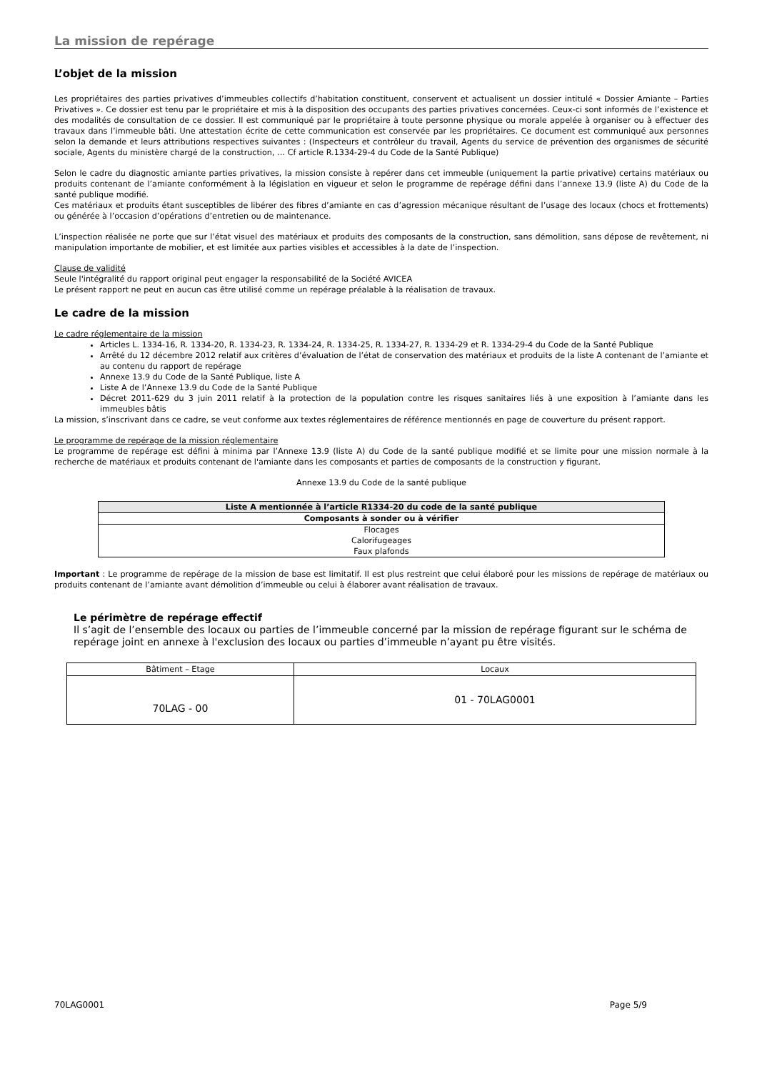La mission de repérage
L’objet de la mission
Les propriétaires des parties privatives d’immeubles collectifs d’habitation constituent, conservent et actualisent un dossier intitulé « Dossier Amiante – Parties Privatives ». Ce dossier est tenu par le propriétaire et mis à la disposition des occupants des parties privatives concernées. Ceux-ci sont informés de l’existence et des modalités de consultation de ce dossier. Il est communiqué par le propriétaire à toute personne physique ou morale appelée à organiser ou à effectuer des travaux dans l’immeuble bâti. Une attestation écrite de cette communication est conservée par les propriétaires. Ce document est communiqué aux personnes selon la demande et leurs attributions respectives suivantes : (Inspecteurs et contrôleur du travail, Agents du service de prévention des organismes de sécurité sociale, Agents du ministère chargé de la construction, … Cf article R.1334-29-4 du Code de la Santé Publique)
Selon le cadre du diagnostic amiante parties privatives, la mission consiste à repérer dans cet immeuble (uniquement la partie privative) certains matériaux ou produits contenant de l’amiante conformément à la législation en vigueur et selon le programme de repérage défini dans l’annexe 13.9 (liste A) du Code de la santé publique modifié.
Ces matériaux et produits étant susceptibles de libérer des fibres d’amiante en cas d’agression mécanique résultant de l’usage des locaux (chocs et frottements) ou générée à l’occasion d’opérations d’entretien ou de maintenance.
L’inspection réalisée ne porte que sur l’état visuel des matériaux et produits des composants de la construction, sans démolition, sans dépose de revêtement, ni manipulation importante de mobilier, et est limitée aux parties visibles et accessibles à la date de l’inspection.
Clause de validité
Seule l'intégralité du rapport original peut engager la responsabilité de la Société AVICEA
Le présent rapport ne peut en aucun cas être utilisé comme un repérage préalable à la réalisation de travaux.
Le cadre de la mission
Le cadre réglementaire de la mission
Articles L. 1334-16, R. 1334-20, R. 1334-23, R. 1334-24, R. 1334-25, R. 1334-27, R. 1334-29 et R. 1334-29-4 du Code de la Santé Publique
Arrêté du 12 décembre 2012 relatif aux critères d’évaluation de l’état de conservation des matériaux et produits de la liste A contenant de l’amiante et au contenu du rapport de repérage
Annexe 13.9 du Code de la Santé Publique, liste A
Liste A de l’Annexe 13.9 du Code de la Santé Publique
Décret 2011-629 du 3 juin 2011 relatif à la protection de la population contre les risques sanitaires liés à une exposition à l’amiante dans les immeubles bâtis
La mission, s’inscrivant dans ce cadre, se veut conforme aux textes réglementaires de référence mentionnés en page de couverture du présent rapport.
Le programme de repérage de la mission réglementaire
Le programme de repérage est défini à minima par l’Annexe 13.9 (liste A) du Code de la santé publique modifié et se limite pour une mission normale à la recherche de matériaux et produits contenant de l'amiante dans les composants et parties de composants de la construction y figurant.
Annexe 13.9 du Code de la santé publique
| Liste A mentionnée à l’article R1334-20 du code de la santé publique |
| --- |
| Composants à sonder ou à vérifier |
| Flocages Calorifugeages Faux plafonds |
Important : Le programme de repérage de la mission de base est limitatif. Il est plus restreint que celui élaboré pour les missions de repérage de matériaux ou produits contenant de l’amiante avant démolition d’immeuble ou celui à élaborer avant réalisation de travaux.
Le périmètre de repérage effectif
Il s’agit de l’ensemble des locaux ou parties de l’immeuble concerné par la mission de repérage figurant sur le schéma de repérage joint en annexe à l'exclusion des locaux ou parties d’immeuble n’ayant pu être visités.
| Bâtiment – Etage | Locaux |
| 70LAG - 00 | 01 - 70LAG0001 |
70LAG0001 Page 5/9